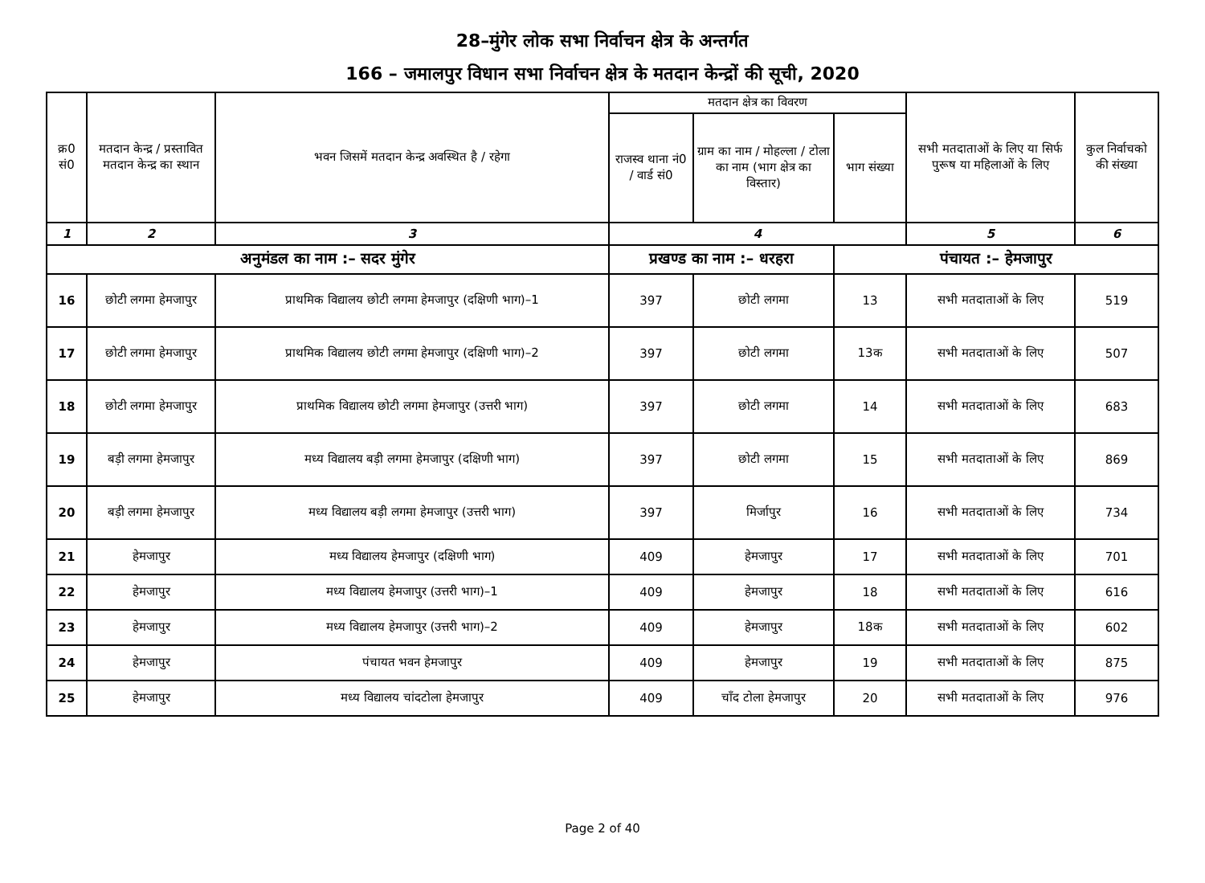28–मुंगेर लोक सभा निर्वाचन क्षेत्र के अन्तर्गत
166 – जमालपुर विधान सभा निर्वाचन क्षेत्र के मतदान केन्द्रों की सूची, 2020
| क्र0 सं0 | मतदान केन्द्र / प्रस्तावित मतदान केन्द्र का स्थान | भवन जिसमें मतदान केन्द्र अवस्थित है / रहेगा | मतदान क्षेत्र का विवरण | | | सभी मतदाताओं के लिए या सिर्फ पुरूष या महिलाओं के लिए | कुल निर्वाचको की संख्या |
| --- | --- | --- | --- | --- | --- | --- | --- |
| | | | राजस्व थाना नं0 / वार्ड सं0 | ग्राम का नाम / मोहल्ला / टोला का नाम (भाग क्षेत्र का विस्तार) | भाग संख्या | | |
| 1 | 2 | 3 | 4 | | | 5 | 6 |
| अनुमंडल का नाम :– सदर मुंगेर | | | प्रखण्ड का नाम :– धरहरा | | पंचायत :– हेमजापुर | | |
| 16 | छोटी लगमा हेमजापुर | प्राथमिक विद्यालय छोटी लगमा हेमजापुर (दक्षिणी भाग)–1 | 397 | छोटी लगमा | 13 | सभी मतदाताओं के लिए | 519 |
| 17 | छोटी लगमा हेमजापुर | प्राथमिक विद्यालय छोटी लगमा हेमजापुर (दक्षिणी भाग)–2 | 397 | छोटी लगमा | 13क | सभी मतदाताओं के लिए | 507 |
| 18 | छोटी लगमा हेमजापुर | प्राथमिक विद्यालय छोटी लगमा हेमजापुर (उत्तरी भाग) | 397 | छोटी लगमा | 14 | सभी मतदाताओं के लिए | 683 |
| 19 | बड़ी लगमा हेमजापुर | मध्य विद्यालय बड़ी लगमा हेमजापुर (दक्षिणी भाग) | 397 | छोटी लगमा | 15 | सभी मतदाताओं के लिए | 869 |
| 20 | बड़ी लगमा हेमजापुर | मध्य विद्यालय बड़ी लगमा हेमजापुर (उत्तरी भाग) | 397 | मिर्जापुर | 16 | सभी मतदाताओं के लिए | 734 |
| 21 | हेमजापुर | मध्य विद्यालय हेमजापुर (दक्षिणी भाग) | 409 | हेमजापुर | 17 | सभी मतदाताओं के लिए | 701 |
| 22 | हेमजापुर | मध्य विद्यालय हेमजापुर (उत्तरी भाग)–1 | 409 | हेमजापुर | 18 | सभी मतदाताओं के लिए | 616 |
| 23 | हेमजापुर | मध्य विद्यालय हेमजापुर (उत्तरी भाग)–2 | 409 | हेमजापुर | 18क | सभी मतदाताओं के लिए | 602 |
| 24 | हेमजापुर | पंचायत भवन हेमजापुर | 409 | हेमजापुर | 19 | सभी मतदाताओं के लिए | 875 |
| 25 | हेमजापुर | मध्य विद्यालय चांदटोला हेमजापुर | 409 | चाँद टोला हेमजापुर | 20 | सभी मतदाताओं के लिए | 976 |
Page 2 of 40